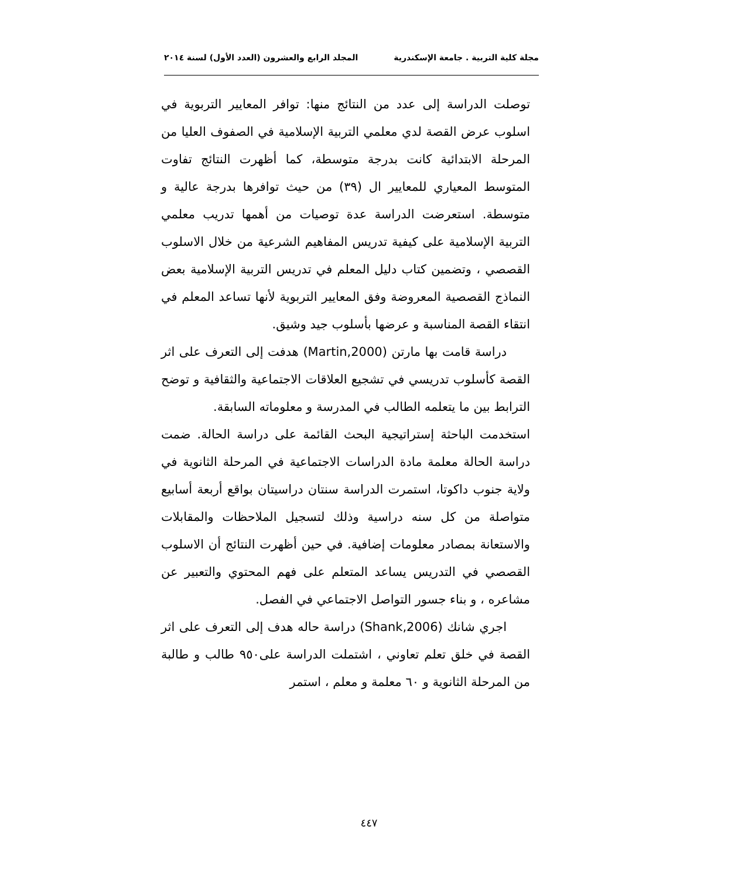مجلة كلية التربية . جامعة الإسكندرية المجلد الرابع والعشرون (العدد الأول) لسنة ٢٠١٤
توصلت الدراسة إلى عدد من النتائج منها: توافر المعايير التربوية في اسلوب عرض القصة لدي معلمي التربية الإسلامية في الصفوف العليا من المرحلة الابتدائية كانت بدرجة متوسطة، كما أظهرت النتائج تفاوت المتوسط المعياري للمعايير ال (٣٩) من حيث توافرها بدرجة عالية و متوسطة. استعرضت الدراسة عدة توصيات من أهمها تدريب معلمي التربية الإسلامية على كيفية تدريس المفاهيم الشرعية من خلال الاسلوب القصصي ، وتضمين كتاب دليل المعلم في تدريس التربية الإسلامية بعض النماذج القصصية المعروضة وفق المعايير التربوية لأنها تساعد المعلم في انتقاء القصة المناسبة و عرضها بأسلوب جيد وشيق.
دراسة قامت بها مارتن (Martin,2000) هدفت إلى التعرف على اثر القصة كأسلوب تدريسي في تشجيع العلاقات الاجتماعية والثقافية و توضح الترابط بين ما يتعلمه الطالب في المدرسة و معلوماته السابقة.
استخدمت الباحثة إستراتيجية البحث القائمة على دراسة الحالة. ضمت دراسة الحالة معلمة مادة الدراسات الاجتماعية في المرحلة الثانوية في ولاية جنوب داكوتا، استمرت الدراسة سنتان دراسيتان بواقع أربعة أسابيع متواصلة من كل سنه دراسية وذلك لتسجيل الملاحظات والمقابلات والاستعانة بمصادر معلومات إضافية. في حين أظهرت النتائج أن الاسلوب القصصي في التدريس يساعد المتعلم على فهم المحتوي والتعبير عن مشاعره ، و بناء جسور التواصل الاجتماعي في الفصل.
اجري شانك (Shank,2006) دراسة حاله هدف إلى التعرف على اثر القصة في خلق تعلم تعاوني ، اشتملت الدراسة على٩٥٠ طالب و طالبة من المرحلة الثانوية و ٦٠ معلمة و معلم ، استمر
٤٤٧